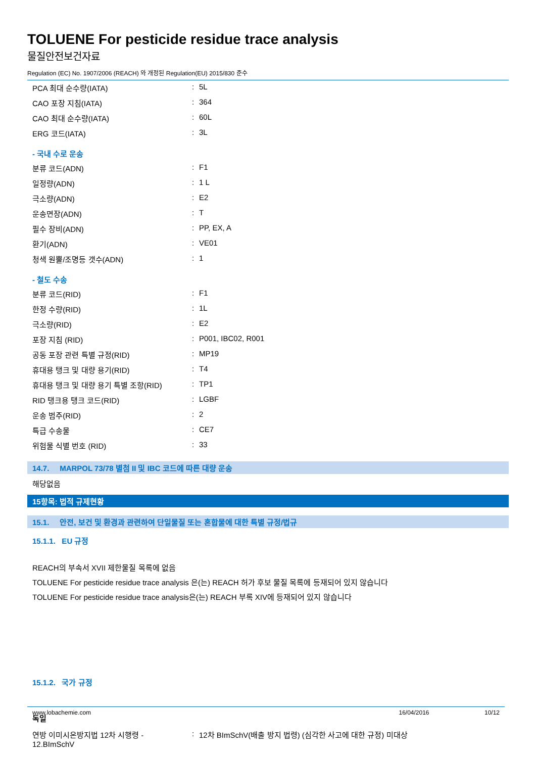TOLUENE For pesticide residue trace analysis
물질안전보건자료
Regulation (EC) No. 1907/2006 (REACH) 와 개정된 Regulation(EU) 2015/830 준수
| PCA 최대 순수량(IATA) | : | 5L |
| CAO 포장 지침(IATA) | : | 364 |
| CAO 최대 순수량(IATA) | : | 60L |
| ERG 코드(IATA) | : | 3L |
- 국내 수로 운송
| 분류 코드(ADN) | : | F1 |
| 일정량(ADN) | : | 1 L |
| 극소량(ADN) | : | E2 |
| 운송면장(ADN) | : | T |
| 필수 장비(ADN) | : | PP, EX, A |
| 환기(ADN) | : | VE01 |
| 청색 원뿔/조명등 갯수(ADN) | : | 1 |
- 철도 수송
| 분류 코드(RID) | : | F1 |
| 한정 수량(RID) | : | 1L |
| 극소량(RID) | : | E2 |
| 포장 지침 (RID) | : | P001, IBC02, R001 |
| 공동 포장 관련 특별 규정(RID) | : | MP19 |
| 휴대용 탱크 및 대량 용기(RID) | : | T4 |
| 휴대용 탱크 및 대량 용기 특별 조항(RID) | : | TP1 |
| RID 탱크용 탱크 코드(RID) | : | LGBF |
| 운송 범주(RID) | : | 2 |
| 특급 수송물 | : | CE7 |
| 위험물 식별 번호 (RID) | : | 33 |
14.7. MARPOL 73/78 별첨 II 및 IBC 코드에 따른 대량 운송
해당없음
15항목: 법적 규제현황
15.1. 안전, 보건 및 환경과 관련하여 단일물질 또는 혼합물에 대한 특별 규정/법규
15.1.1. EU 규정
REACH의 부속서 XVII 제한물질 목록에 없음
TOLUENE For pesticide residue trace analysis 은(는) REACH 허가 후보 물질 목록에 등재되어 있지 않습니다
TOLUENE For pesticide residue trace analysis은(는) REACH 부록 XIV에 등재되어 있지 않습니다
15.1.2. 국가 규정
독일
| 연방 이미시온방지법 12차 시행령 - 12.BImSchV | : | 12차 BImSchV(배출 방지 법령) (심각한 사고에 대한 규정) 미대상 |
www.lobachemie.com 16/04/2016 10/12